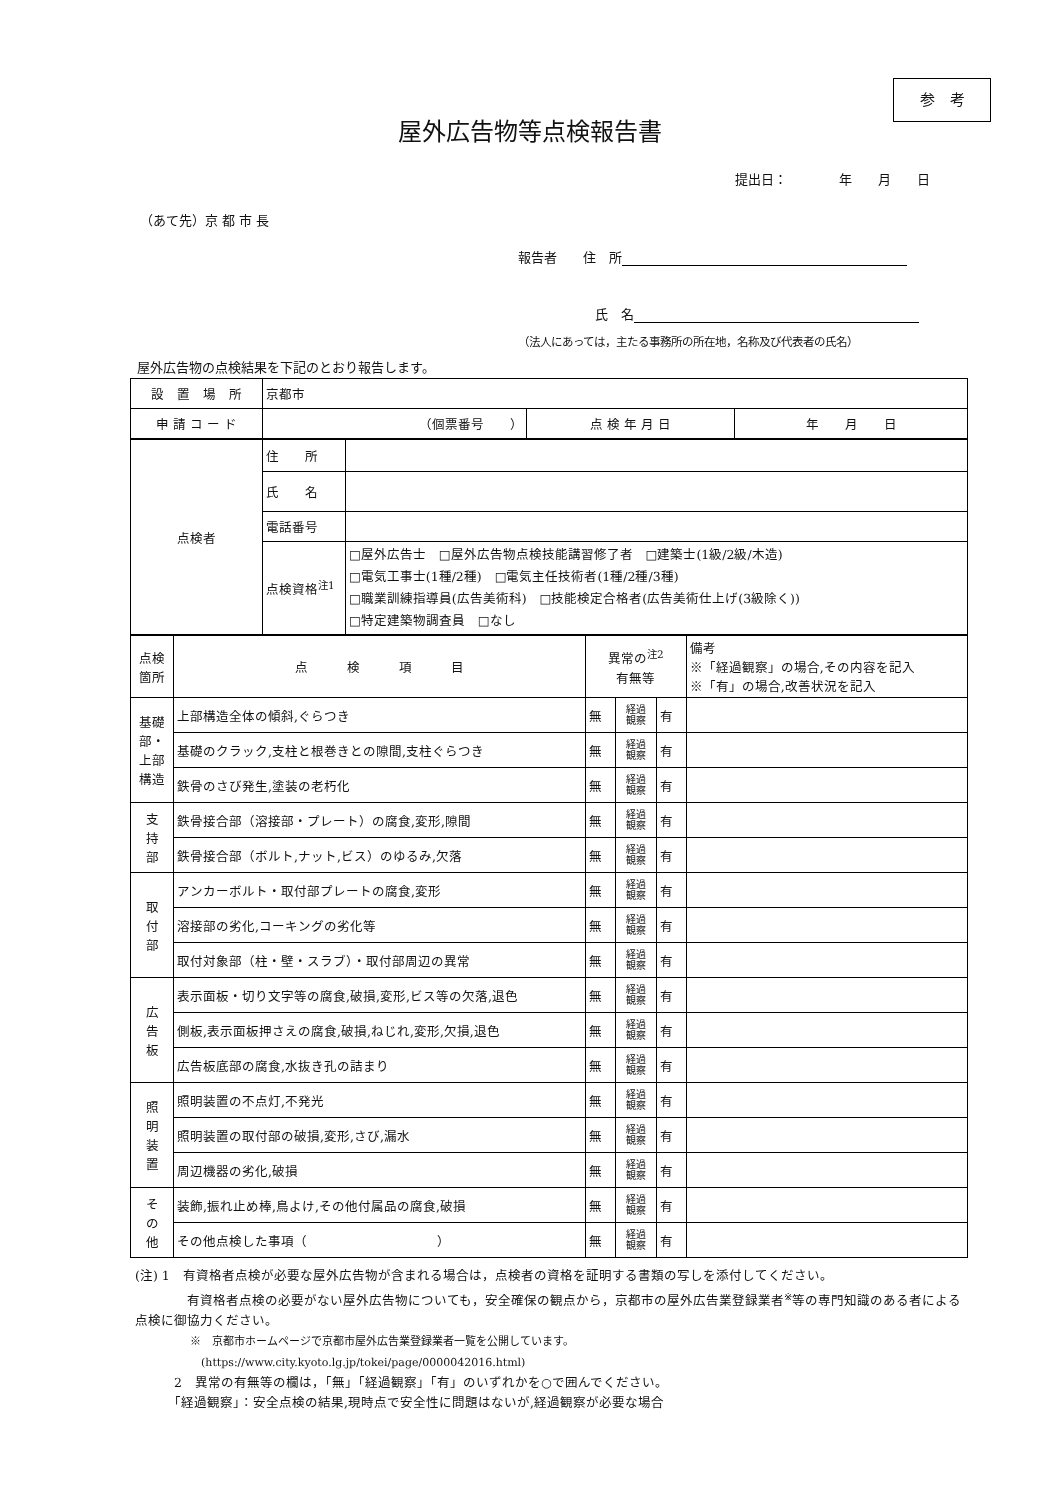参　考
屋外広告物等点検報告書
提出日：　　　　年　　月　　日
（あて先）京 都 市 長
報告者　　住　所
氏　名
（法人にあっては，主たる事務所の所在地，名称及び代表者の氏名）
屋外広告物の点検結果を下記のとおり報告します。
| 設 置 場 所 | 京都市 | | |
| 申 請 コ ー ド | （個票番号 ） | 点 検 年 月 日 | 年 月 日 |
| 点検者 | 住 所 | |
| | 氏 名 | |
| | 電話番号 | |
| | 点検資格<sup>注1</sup> | □屋外広告士 □屋外広告物点検技能講習修了者 □建築士(1級/2級/木造) □電気工事士(1種/2種) □電気主任技術者(1種/2種/3種) □職業訓練指導員(広告美術科) □技能検定合格者(広告美術仕上げ(3級除く)) □特定建築物調査員 □なし |
| 点検 箇所 | 点 検 項 目 | 異常の<sup>注2</sup> 有無等 | | | 備考 ※「経過観察」の場合,その内容を記入 ※「有」の場合,改善状況を記入 |
| 基礎部・ 上部構造 | 上部構造全体の傾斜,ぐらつき | 無 | 経過 観察 | 有 | |
| | 基礎のクラック,支柱と根巻きとの隙間,支柱ぐらつき | 無 | 経過 観察 | 有 | |
| | 鉄骨のさび発生,塗装の老朽化 | 無 | 経過 観察 | 有 | |
| 支 持 部 | 鉄骨接合部（溶接部・プレート）の腐食,変形,隙間 | 無 | 経過 観察 | 有 | |
| | 鉄骨接合部（ボルト,ナット,ビス）のゆるみ,欠落 | 無 | 経過 観察 | 有 | |
| 取 付 部 | アンカーボルト・取付部プレートの腐食,変形 | 無 | 経過 観察 | 有 | |
| | 溶接部の劣化,コーキングの劣化等 | 無 | 経過 観察 | 有 | |
| | 取付対象部（柱・壁・スラブ）・取付部周辺の異常 | 無 | 経過 観察 | 有 | |
| 広 告 板 | 表示面板・切り文字等の腐食,破損,変形,ビス等の欠落,退色 | 無 | 経過 観察 | 有 | |
| | 側板,表示面板押さえの腐食,破損,ねじれ,変形,欠損,退色 | 無 | 経過 観察 | 有 | |
| | 広告板底部の腐食,水抜き孔の詰まり | 無 | 経過 観察 | 有 | |
| 照 明 装 置 | 照明装置の不点灯,不発光 | 無 | 経過 観察 | 有 | |
| | 照明装置の取付部の破損,変形,さび,漏水 | 無 | 経過 観察 | 有 | |
| | 周辺機器の劣化,破損 | 無 | 経過 観察 | 有 | |
| そ の 他 | 装飾,振れ止め棒,鳥よけ,その他付属品の腐食,破損 | 無 | 経過 観察 | 有 | |
| | その他点検した事項（ ） | 無 | 経過 観察 | 有 | |
(注) 1　有資格者点検が必要な屋外広告物が含まれる場合は，点検者の資格を証明する書類の写しを添付してください。
　　　　有資格者点検の必要がない屋外広告物についても，安全確保の観点から，京都市の屋外広告業登録業者<sup>※</sup>等の専門知識のある者による点検に御協力ください。
　　　　　※　京都市ホームページで京都市屋外広告業登録業者一覧を公開しています。
　　　　　　(https://www.city.kyoto.lg.jp/tokei/page/0000042016.html)
　　　2　異常の有無等の欄は，「無」「経過観察」「有」のいずれかを○で囲んでください。
　　　「経過観察」：安全点検の結果,現時点で安全性に問題はないが,経過観察が必要な場合